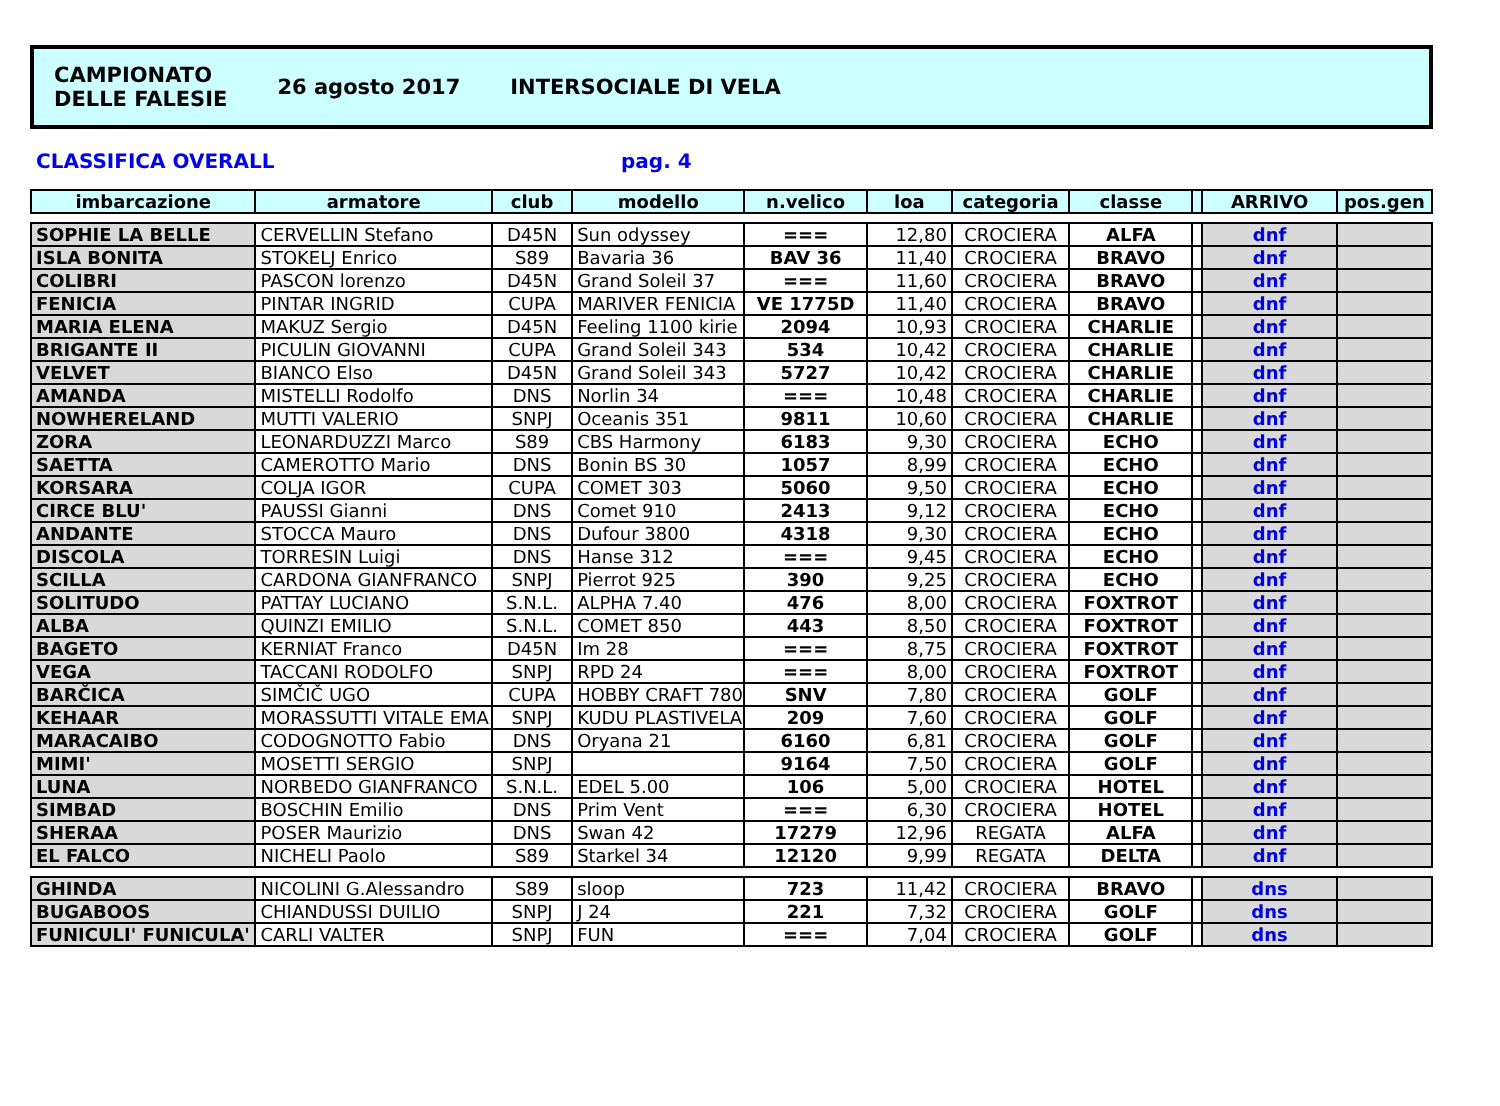CAMPIONATO
DELLE FALESIE
26 agosto 2017 INTERSOCIALE DI VELA
CLASSIFICA OVERALL pag. 4
| imbarcazione | armatore | club | modello | n.velico | loa | categoria | classe | | ARRIVO | pos.gen |
| --- | --- | --- | --- | --- | --- | --- | --- | --- | --- | --- |
| SOPHIE LA BELLE | CERVELLIN Stefano | D45N | Sun odyssey | === | 12,80 | CROCIERA | ALFA | | dnf | |
| ISLA BONITA | STOKELJ Enrico | S89 | Bavaria 36 | BAV 36 | 11,40 | CROCIERA | BRAVO | | dnf | |
| COLIBRI | PASCON lorenzo | D45N | Grand Soleil 37 | === | 11,60 | CROCIERA | BRAVO | | dnf | |
| FENICIA | PINTAR INGRID | CUPA | MARIVER FENICIA | VE 1775D | 11,40 | CROCIERA | BRAVO | | dnf | |
| MARIA ELENA | MAKUZ Sergio | D45N | Feeling 1100 kirie | 2094 | 10,93 | CROCIERA | CHARLIE | | dnf | |
| BRIGANTE II | PICULIN GIOVANNI | CUPA | Grand Soleil 343 | 534 | 10,42 | CROCIERA | CHARLIE | | dnf | |
| VELVET | BIANCO Elso | D45N | Grand Soleil 343 | 5727 | 10,42 | CROCIERA | CHARLIE | | dnf | |
| AMANDA | MISTELLI Rodolfo | DNS | Norlin 34 | === | 10,48 | CROCIERA | CHARLIE | | dnf | |
| NOWHERELAND | MUTTI VALERIO | SNPJ | Oceanis 351 | 9811 | 10,60 | CROCIERA | CHARLIE | | dnf | |
| ZORA | LEONARDUZZI Marco | S89 | CBS Harmony | 6183 | 9,30 | CROCIERA | ECHO | | dnf | |
| SAETTA | CAMEROTTO Mario | DNS | Bonin BS 30 | 1057 | 8,99 | CROCIERA | ECHO | | dnf | |
| KORSARA | COLJA IGOR | CUPA | COMET 303 | 5060 | 9,50 | CROCIERA | ECHO | | dnf | |
| CIRCE BLU' | PAUSSI Gianni | DNS | Comet 910 | 2413 | 9,12 | CROCIERA | ECHO | | dnf | |
| ANDANTE | STOCCA Mauro | DNS | Dufour 3800 | 4318 | 9,30 | CROCIERA | ECHO | | dnf | |
| DISCOLA | TORRESIN Luigi | DNS | Hanse 312 | === | 9,45 | CROCIERA | ECHO | | dnf | |
| SCILLA | CARDONA GIANFRANCO | SNPJ | Pierrot 925 | 390 | 9,25 | CROCIERA | ECHO | | dnf | |
| SOLITUDO | PATTAY LUCIANO | S.N.L. | ALPHA 7.40 | 476 | 8,00 | CROCIERA | FOXTROT | | dnf | |
| ALBA | QUINZI EMILIO | S.N.L. | COMET 850 | 443 | 8,50 | CROCIERA | FOXTROT | | dnf | |
| BAGETO | KERNIAT Franco | D45N | Im 28 | === | 8,75 | CROCIERA | FOXTROT | | dnf | |
| VEGA | TACCANI RODOLFO | SNPJ | RPD 24 | === | 8,00 | CROCIERA | FOXTROT | | dnf | |
| BARČICA | SIMČIČ UGO | CUPA | HOBBY CRAFT 780 | SNV | 7,80 | CROCIERA | GOLF | | dnf | |
| KEHAAR | MORASSUTTI VITALE EMA | SNPJ | KUDU PLASTIVELA | 209 | 7,60 | CROCIERA | GOLF | | dnf | |
| MARACAIBO | CODOGNOTTO Fabio | DNS | Oryana 21 | 6160 | 6,81 | CROCIERA | GOLF | | dnf | |
| MIMI' | MOSETTI SERGIO | SNPJ | | 9164 | 7,50 | CROCIERA | GOLF | | dnf | |
| LUNA | NORBEDO GIANFRANCO | S.N.L. | EDEL 5.00 | 106 | 5,00 | CROCIERA | HOTEL | | dnf | |
| SIMBAD | BOSCHIN Emilio | DNS | Prim Vent | === | 6,30 | CROCIERA | HOTEL | | dnf | |
| SHERAA | POSER Maurizio | DNS | Swan 42 | 17279 | 12,96 | REGATA | ALFA | | dnf | |
| EL FALCO | NICHELI Paolo | S89 | Starkel 34 | 12120 | 9,99 | REGATA | DELTA | | dnf | |
| GHINDA | NICOLINI G.Alessandro | S89 | sloop | 723 | 11,42 | CROCIERA | BRAVO | | dns | |
| BUGABOOS | CHIANDUSSI DUILIO | SNPJ | J 24 | 221 | 7,32 | CROCIERA | GOLF | | dns | |
| FUNICULI' FUNICULA' | CARLI VALTER | SNPJ | FUN | === | 7,04 | CROCIERA | GOLF | | dns | |